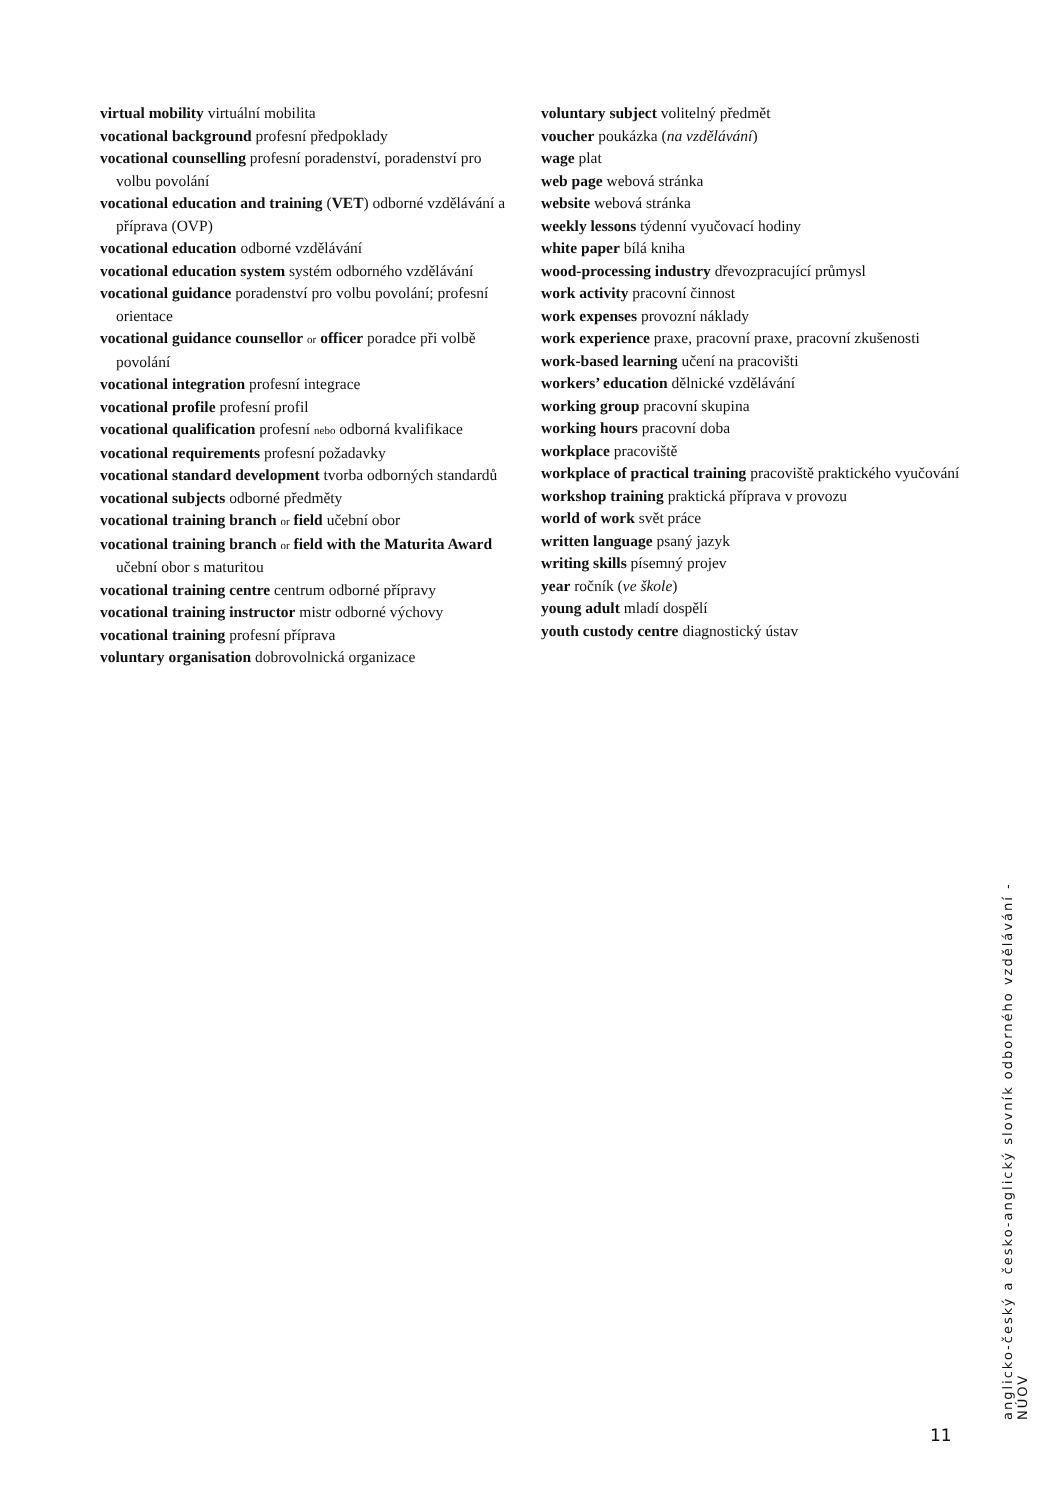virtual mobility virtuální mobilita
vocational background profesní předpoklady
vocational counselling profesní poradenství, poradenství pro volbu povolání
vocational education and training (VET) odborné vzdělávání a příprava (OVP)
vocational education odborné vzdělávání
vocational education system systém odborného vzdělávání
vocational guidance poradenství pro volbu povolání; profesní orientace
vocational guidance counsellor or officer poradce při volbě povolání
vocational integration profesní integrace
vocational profile profesní profil
vocational qualification profesní nebo odborná kvalifikace
vocational requirements profesní požadavky
vocational standard development tvorba odborných standardů
vocational subjects odborné předměty
vocational training branch or field učební obor
vocational training branch or field with the Maturita Award učební obor s maturitou
vocational training centre centrum odborné přípravy
vocational training instructor mistr odborné výchovy
vocational training profesní příprava
voluntary organisation dobrovolnická organizace
voluntary subject volitelný předmět
voucher poukázka (na vzdělávání)
wage plat
web page webová stránka
website webová stránka
weekly lessons týdenní vyučovací hodiny
white paper bílá kniha
wood-processing industry dřevozpracující průmysl
work activity pracovní činnost
work expenses provozní náklady
work experience praxe, pracovní praxe, pracovní zkušenosti
work-based learning učení na pracovišti
workers’ education dělnické vzdělávání
working group pracovní skupina
working hours pracovní doba
workplace pracoviště
workplace of practical training pracoviště praktického vyučování
workshop training praktická příprava v provozu
world of work svět práce
written language psaný jazyk
writing skills písemný projev
year ročník (ve škole)
young adult mladí dospělí
youth custody centre diagnostický ústav
anglicko-český a česko-anglický slovník odborného vzdělávání - NÚOV
11